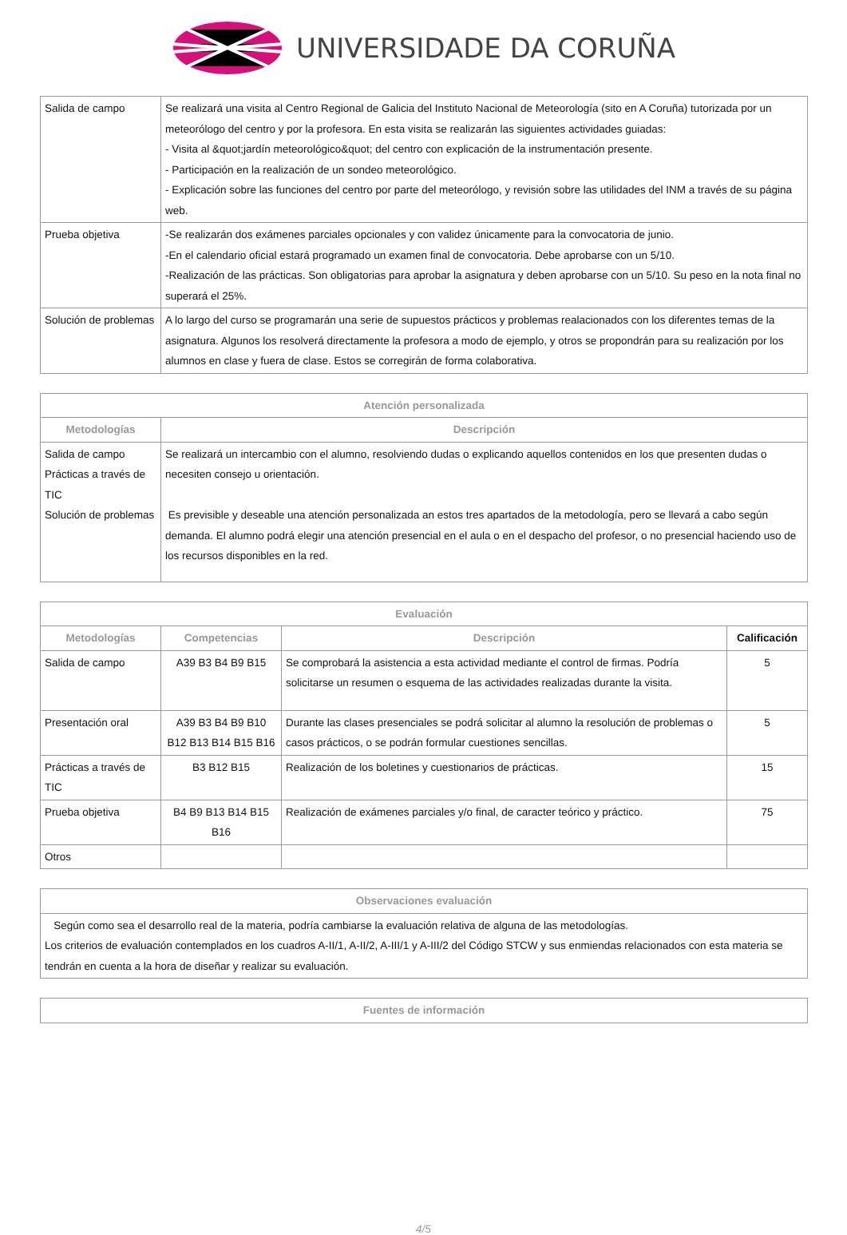UNIVERSIDADE DA CORUÑA
| Salida de campo | Se realizará una visita al Centro Regional de Galicia del Instituto Nacional de Meteorología (sito en A Coruña) tutorizada por un meteorólogo del centro y por la profesora. En esta visita se realizarán las siguientes actividades guiadas: - Visita al &quot;jardín meteorológico&quot; del centro con explicación de la instrumentación presente. - Participación en la realización de un sondeo meteorológico. - Explicación sobre las funciones del centro por parte del meteorólogo, y revisión sobre las utilidades del INM a través de su página web. |
| Prueba objetiva | -Se realizarán dos exámenes parciales opcionales y con validez únicamente para la convocatoria de junio. -En el calendario oficial estará programado un examen final de convocatoria. Debe aprobarse con un 5/10. -Realización de las prácticas. Son obligatorias para aprobar la asignatura y deben aprobarse con un 5/10. Su peso en la nota final no superará el 25%. |
| Solución de problemas | A lo largo del curso se programarán una serie de supuestos prácticos y problemas realacionados con los diferentes temas de la asignatura. Algunos los resolverá directamente la profesora a modo de ejemplo, y otros se propondrán para su realización por los alumnos en clase y fuera de clase. Estos se corregirán de forma colaborativa. |
| Atención personalizada | |
| --- | --- |
| Metodologías | Descripción |
| Salida de campo Prácticas a través de TIC Solución de problemas | Se realizará un intercambio con el alumno, resolviendo dudas o explicando aquellos contenidos en los que presenten dudas o necesiten consejo u orientación. Es previsible y deseable una atención personalizada an estos tres apartados de la metodología, pero se llevará a cabo según demanda. El alumno podrá elegir una atención presencial en el aula o en el despacho del profesor, o no presencial haciendo uso de los recursos disponibles en la red. |
| Evaluación | | | |
| --- | --- | --- | --- |
| Metodologías | Competencias | Descripción | Calificación |
| Salida de campo | A39 B3 B4 B9 B15 | Se comprobará la asistencia a esta actividad mediante el control de firmas. Podría solicitarse un resumen o esquema de las actividades realizadas durante la visita. | 5 |
| Presentación oral | A39 B3 B4 B9 B10 B12 B13 B14 B15 B16 | Durante las clases presenciales se podrá solicitar al alumno la resolución de problemas o casos prácticos, o se podrán formular cuestiones sencillas. | 5 |
| Prácticas a través de TIC | B3 B12 B15 | Realización de los boletines y cuestionarios de prácticas. | 15 |
| Prueba objetiva | B4 B9 B13 B14 B15 B16 | Realización de exámenes parciales y/o final, de caracter teórico y práctico. | 75 |
| Otros | | | |
| Observaciones evaluación |
| --- |
| Según como sea el desarrollo real de la materia, podría cambiarse la evaluación relativa de alguna de las metodologías. Los criterios de evaluación contemplados en los cuadros A-II/1, A-II/2, A-III/1 y A-III/2 del Código STCW y sus enmiendas relacionados con esta materia se tendrán en cuenta a la hora de diseñar y realizar su evaluación. |
| Fuentes de información |
| --- |
4/5